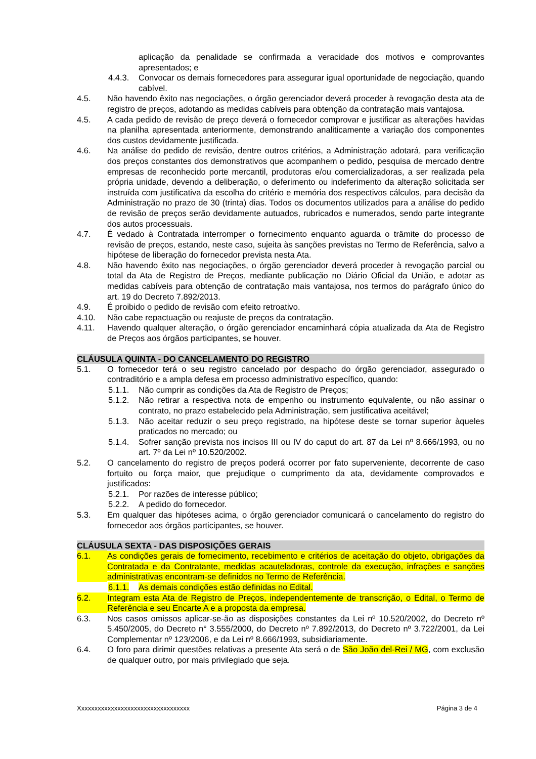aplicação da penalidade se confirmada a veracidade dos motivos e comprovantes apresentados; e
4.4.3. Convocar os demais fornecedores para assegurar igual oportunidade de negociação, quando cabível.
4.5. Não havendo êxito nas negociações, o órgão gerenciador deverá proceder à revogação desta ata de registro de preços, adotando as medidas cabíveis para obtenção da contratação mais vantajosa.
4.5. A cada pedido de revisão de preço deverá o fornecedor comprovar e justificar as alterações havidas na planilha apresentada anteriormente, demonstrando analiticamente a variação dos componentes dos custos devidamente justificada.
4.6. Na análise do pedido de revisão, dentre outros critérios, a Administração adotará, para verificação dos preços constantes dos demonstrativos que acompanhem o pedido, pesquisa de mercado dentre empresas de reconhecido porte mercantil, produtoras e/ou comercializadoras, a ser realizada pela própria unidade, devendo a deliberação, o deferimento ou indeferimento da alteração solicitada ser instruída com justificativa da escolha do critério e memória dos respectivos cálculos, para decisão da Administração no prazo de 30 (trinta) dias. Todos os documentos utilizados para a análise do pedido de revisão de preços serão devidamente autuados, rubricados e numerados, sendo parte integrante dos autos processuais.
4.7. É vedado à Contratada interromper o fornecimento enquanto aguarda o trâmite do processo de revisão de preços, estando, neste caso, sujeita às sanções previstas no Termo de Referência, salvo a hipótese de liberação do fornecedor prevista nesta Ata.
4.8. Não havendo êxito nas negociações, o órgão gerenciador deverá proceder à revogação parcial ou total da Ata de Registro de Preços, mediante publicação no Diário Oficial da União, e adotar as medidas cabíveis para obtenção de contratação mais vantajosa, nos termos do parágrafo único do art. 19 do Decreto 7.892/2013.
4.9. É proibido o pedido de revisão com efeito retroativo.
4.10. Não cabe repactuação ou reajuste de preços da contratação.
4.11. Havendo qualquer alteração, o órgão gerenciador encaminhará cópia atualizada da Ata de Registro de Preços aos órgãos participantes, se houver.
CLÁUSULA QUINTA - DO CANCELAMENTO DO REGISTRO
5.1. O fornecedor terá o seu registro cancelado por despacho do órgão gerenciador, assegurado o contraditório e a ampla defesa em processo administrativo específico, quando:
5.1.1. Não cumprir as condições da Ata de Registro de Preços;
5.1.2. Não retirar a respectiva nota de empenho ou instrumento equivalente, ou não assinar o contrato, no prazo estabelecido pela Administração, sem justificativa aceitável;
5.1.3. Não aceitar reduzir o seu preço registrado, na hipótese deste se tornar superior àqueles praticados no mercado; ou
5.1.4. Sofrer sanção prevista nos incisos III ou IV do caput do art. 87 da Lei nº 8.666/1993, ou no art. 7º da Lei nº 10.520/2002.
5.2. O cancelamento do registro de preços poderá ocorrer por fato superveniente, decorrente de caso fortuito ou força maior, que prejudique o cumprimento da ata, devidamente comprovados e justificados:
5.2.1. Por razões de interesse público;
5.2.2. A pedido do fornecedor.
5.3. Em qualquer das hipóteses acima, o órgão gerenciador comunicará o cancelamento do registro do fornecedor aos órgãos participantes, se houver.
CLÁUSULA SEXTA - DAS DISPOSIÇÕES GERAIS
6.1. As condições gerais de fornecimento, recebimento e critérios de aceitação do objeto, obrigações da Contratada e da Contratante, medidas acauteladoras, controle da execução, infrações e sanções administrativas encontram-se definidos no Termo de Referência.
6.1.1. As demais condições estão definidas no Edital.
6.2. Integram esta Ata de Registro de Preços, independentemente de transcrição, o Edital, o Termo de Referência e seu Encarte A e a proposta da empresa.
6.3. Nos casos omissos aplicar-se-ão as disposições constantes da Lei nº 10.520/2002, do Decreto nº 5.450/2005, do Decreto n° 3.555/2000, do Decreto nº 7.892/2013, do Decreto nº 3.722/2001, da Lei Complementar nº 123/2006, e da Lei nº 8.666/1993, subsidiariamente.
6.4. O foro para dirimir questões relativas a presente Ata será o de São João del-Rei / MG, com exclusão de qualquer outro, por mais privilegiado que seja.
Xxxxxxxxxxxxxxxxxxxxxxxxxxxxxxxxxx Página 3 de 4